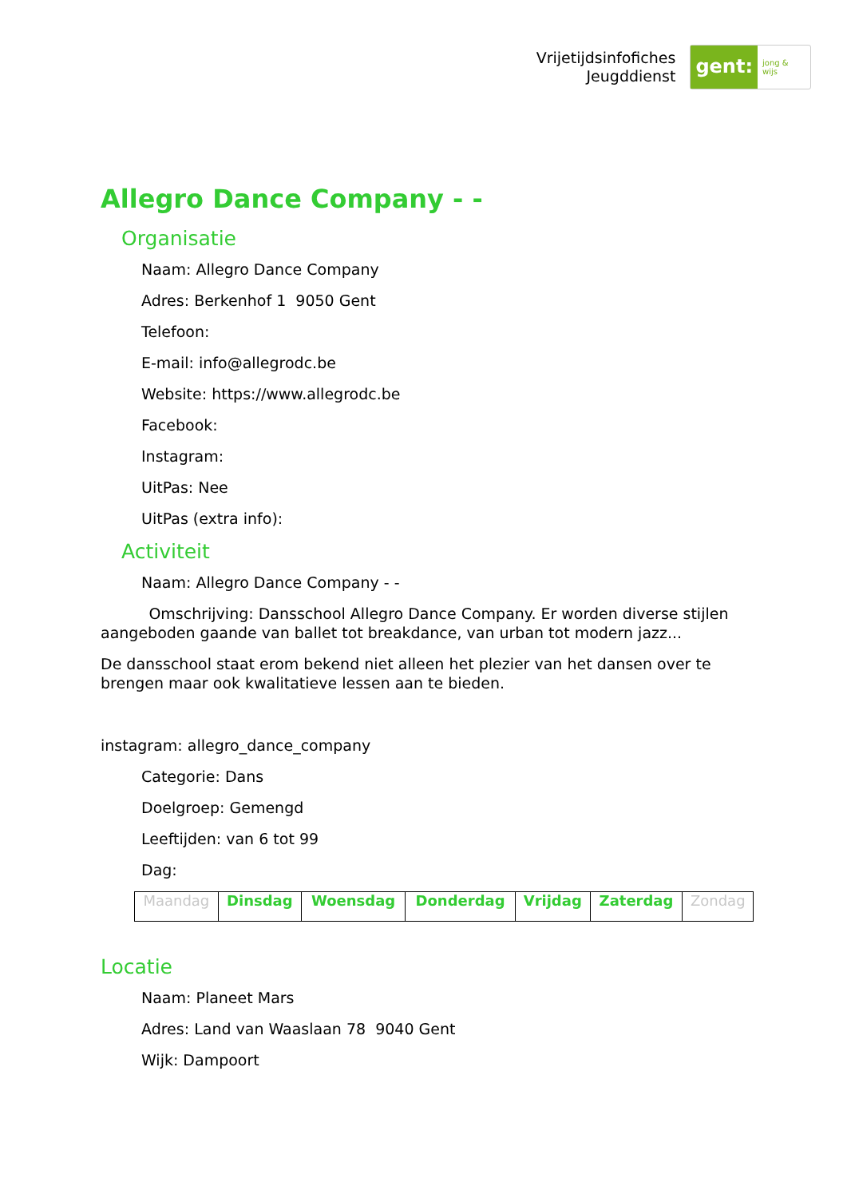Vrijetijdsinfofiches
Jeugddienst
gent: jong & wijs
Allegro Dance Company - -
Organisatie
Naam: Allegro Dance Company
Adres: Berkenhof 1 9050 Gent
Telefoon:
E-mail: info@allegrodc.be
Website: https://www.allegrodc.be
Facebook:
Instagram:
UitPas: Nee
UitPas (extra info):
Activiteit
Naam: Allegro Dance Company - -
Omschrijving: Dansschool Allegro Dance Company. Er worden diverse stijlen aangeboden gaande van ballet tot breakdance, van urban tot modern jazz...
De dansschool staat erom bekend niet alleen het plezier van het dansen over te brengen maar ook kwalitatieve lessen aan te bieden.
instagram: allegro_dance_company
Categorie: Dans
Doelgroep: Gemengd
Leeftijden: van 6 tot 99
Dag:
| Maandag | Dinsdag | Woensdag | Donderdag | Vrijdag | Zaterdag | Zondag |
Locatie
Naam: Planeet Mars
Adres: Land van Waaslaan 78 9040 Gent
Wijk: Dampoort